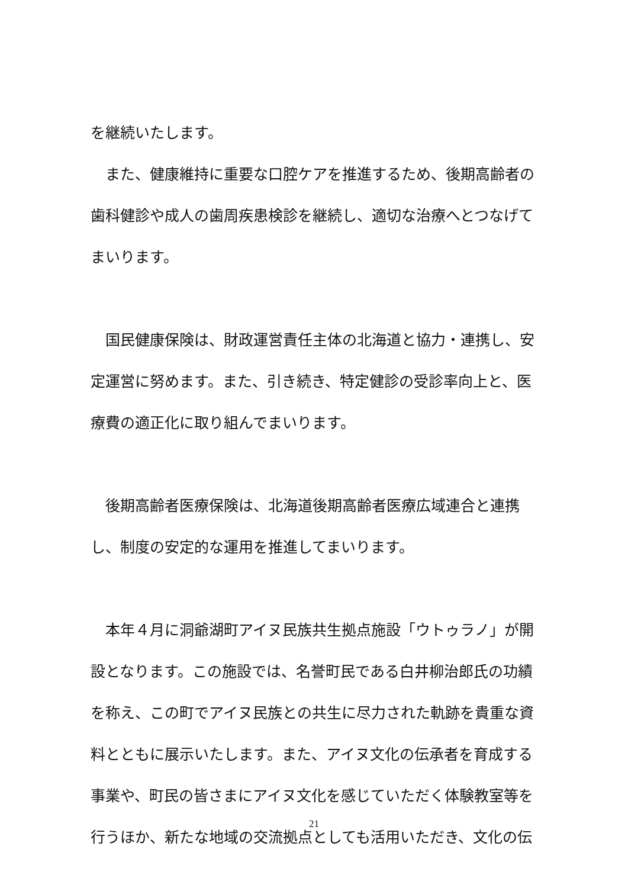を継続いたします。
　また、健康維持に重要な口腔ケアを推進するため、後期高齢者の歯科健診や成人の歯周疾患検診を継続し、適切な治療へとつなげてまいります。
　国民健康保険は、財政運営責任主体の北海道と協力・連携し、安定運営に努めます。また、引き続き、特定健診の受診率向上と、医療費の適正化に取り組んでまいります。
　後期高齢者医療保険は、北海道後期高齢者医療広域連合と連携し、制度の安定的な運用を推進してまいります。
　本年４月に洞爺湖町アイヌ民族共生拠点施設「ウトゥラノ」が開設となります。この施設では、名誉町民である白井柳治郎氏の功績を称え、この町でアイヌ民族との共生に尽力された軌跡を貴重な資料とともに展示いたします。また、アイヌ文化の伝承者を育成する事業や、町民の皆さまにアイヌ文化を感じていただく体験教室等を行うほか、新たな地域の交流拠点としても活用いただき、文化の伝
21